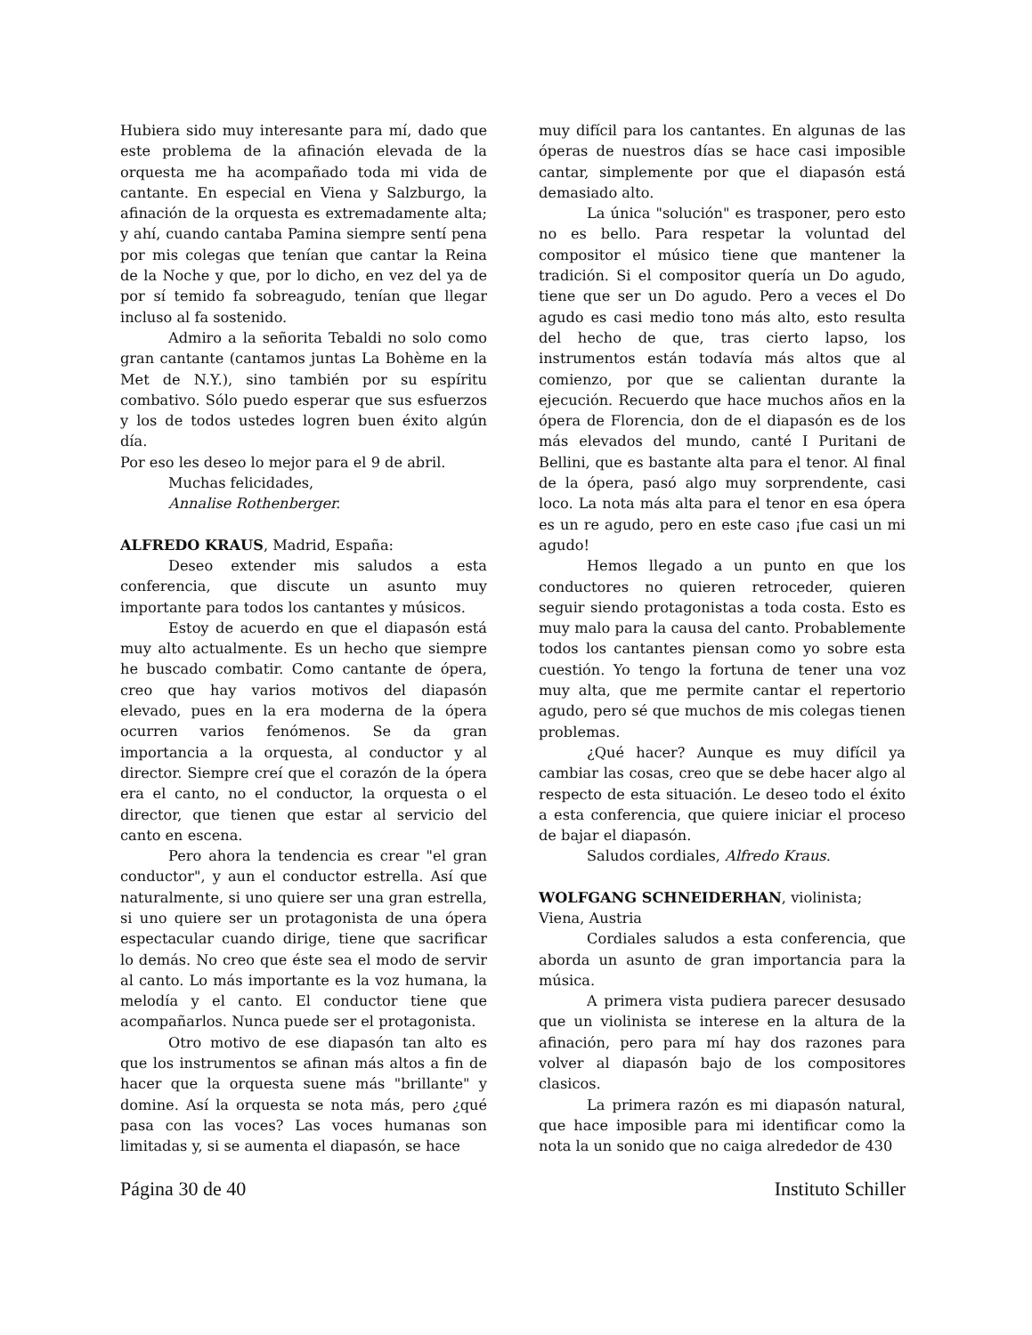Hubiera sido muy interesante para mí, dado que este problema de la afinación elevada de la orquesta me ha acompañado toda mi vida de cantante. En especial en Viena y Salzburgo, la afinación de la orquesta es extremadamente alta; y ahí, cuando cantaba Pamina siempre sentí pena por mis colegas que tenían que cantar la Reina de la Noche y que, por lo dicho, en vez del ya de por sí temido fa sobreagudo, tenían que llegar incluso al fa sostenido.
Admiro a la señorita Tebaldi no solo como gran cantante (cantamos juntas La Bohème en la Met de N.Y.), sino también por su espíritu combativo. Sólo puedo esperar que sus esfuerzos y los de todos ustedes logren buen éxito algún día.
Por eso les deseo lo mejor para el 9 de abril.
Muchas felicidades,
Annalise Rothenberger.
ALFREDO KRAUS, Madrid, España:
Deseo extender mis saludos a esta conferencia, que discute un asunto muy importante para todos los cantantes y músicos.
Estoy de acuerdo en que el diapasón está muy alto actualmente. Es un hecho que siempre he buscado combatir. Como cantante de ópera, creo que hay varios motivos del diapasón elevado, pues en la era moderna de la ópera ocurren varios fenómenos. Se da gran importancia a la orquesta, al conductor y al director. Siempre creí que el corazón de la ópera era el canto, no el conductor, la orquesta o el director, que tienen que estar al servicio del canto en escena.
Pero ahora la tendencia es crear "el gran conductor", y aun el conductor estrella. Así que naturalmente, si uno quiere ser una gran estrella, si uno quiere ser un protagonista de una ópera espectacular cuando dirige, tiene que sacrificar lo demás. No creo que éste sea el modo de servir al canto. Lo más importante es la voz humana, la melodía y el canto. El conductor tiene que acompañarlos. Nunca puede ser el protagonista.
Otro motivo de ese diapasón tan alto es que los instrumentos se afinan más altos a fin de hacer que la orquesta suene más "brillante" y domine. Así la orquesta se nota más, pero ¿qué pasa con las voces? Las voces humanas son limitadas y, si se aumenta el diapasón, se hace
muy difícil para los cantantes. En algunas de las óperas de nuestros días se hace casi imposible cantar, simplemente por que el diapasón está demasiado alto.
La única "solución" es trasponer, pero esto no es bello. Para respetar la voluntad del compositor el músico tiene que mantener la tradición. Si el compositor quería un Do agudo, tiene que ser un Do agudo. Pero a veces el Do agudo es casi medio tono más alto, esto resulta del hecho de que, tras cierto lapso, los instrumentos están todavía más altos que al comienzo, por que se calientan durante la ejecución. Recuerdo que hace muchos años en la ópera de Florencia, don de el diapasón es de los más elevados del mundo, canté I Puritani de Bellini, que es bastante alta para el tenor. Al final de la ópera, pasó algo muy sorprendente, casi loco. La nota más alta para el tenor en esa ópera es un re agudo, pero en este caso ¡fue casi un mi agudo!
Hemos llegado a un punto en que los conductores no quieren retroceder, quieren seguir siendo protagonistas a toda costa. Esto es muy malo para la causa del canto. Probablemente todos los cantantes piensan como yo sobre esta cuestión. Yo tengo la fortuna de tener una voz muy alta, que me permite cantar el repertorio agudo, pero sé que muchos de mis colegas tienen problemas.
¿Qué hacer? Aunque es muy difícil ya cambiar las cosas, creo que se debe hacer algo al respecto de esta situación. Le deseo todo el éxito a esta conferencia, que quiere iniciar el proceso de bajar el diapasón.
Saludos cordiales, Alfredo Kraus.
WOLFGANG SCHNEIDERHAN, violinista; Viena, Austria
Cordiales saludos a esta conferencia, que aborda un asunto de gran importancia para la música.
A primera vista pudiera parecer desusado que un violinista se interese en la altura de la afinación, pero para mí hay dos razones para volver al diapasón bajo de los compositores clasicos.
La primera razón es mi diapasón natural, que hace imposible para mi identificar como la nota la un sonido que no caiga alrededor de 430
Página 30 de 40 Instituto Schiller